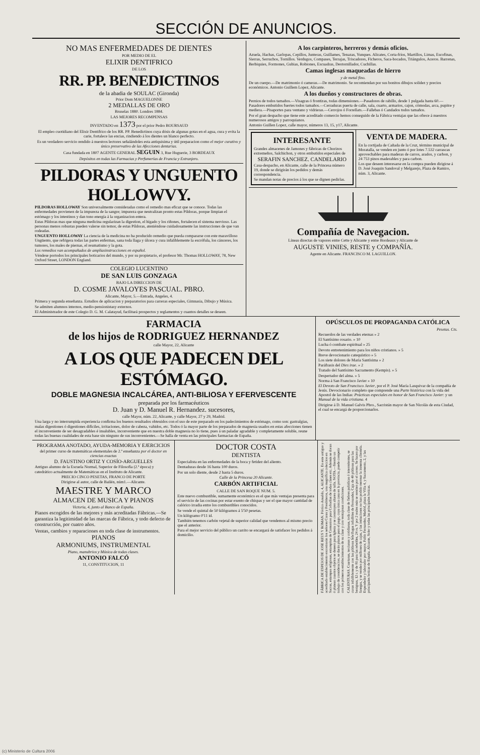SECCIÓN DE ANUNCIOS.
NO MAS ENFERMEDADES DE DIENTES
POR MEDIO DE EL
ELIXIR DENTIFRICO
DE LOS
RR. PP. BENEDICTINOS
de la abadia de SOULAC (Gironda)
Prior Dom MAGUELONNE
2 MEDALLAS DE ORO
Bruselas 1880. Londres 1884.
LAS MEJORES RECOMPENSAS
INVENTADO en 1373 por el prior Pedro BOURSAUD
El empleo cuotidiano del Elixir Dentifrico de los RR. PP. Benedictinos cuya dósis de algunas gotas en el agua, cura y evita la carie, fortalece las encias, rindiendo á los dientes un blanco perfecto.
Es un verdadero servicio rendido á nuestros lectores señalándoles esta antiquisima y útil preparacion como el mejor curativo y único preservativo de las Afecciones dentarias.
Casa fundada en 1807 AGENTE GENERAL SEGUIN 3, Rue Huguerie, 3 BORDEAUX
Depósitos en todas las Farmacias y Perfumerías de Francia y Extranjero.
PILDORAS Y UNGUENTO HOLLOWVY.
PILDORAS HOLLOWAY Son universalmente consideradas como el remedio mas eficaz que se conoce. Todas las enfermedades provienen de la impureza de la sangre; impureza que neutralizan pronto estas Píldoras, porque limpian el estómago y los intestinos y dan tono energía á la organizacion entera.
Estas Píldoras mas que ninguna medicina regularizan la digestion, el hígado y los riñones, fortalecen el sistema nervioso. Las personas menos robustas pueden valerse sin temor, de estas Píldoras, ateniéndose cuidadosamente las instrucciones de que van rodeadas.
UNGUENTO HOLLOWAY La ciencia de la medicina no ha producido remedio que pueda compararse con este maravilloso Ungüento, que refrigera todas las partes enfermas, sana toda llaga y úlcera y cura infaliblemente la escrófula, los cánceres, los tumores, los males de piernas, el reumatismo y la gota.
Los remedios van acompañados de ampliasinstrucciones en español.
Véndese portodos los principales boticarios del mundo, y por su propietario, el profesor Mr. Thomas HOLLOWAY, 78, New Oxford Street, LONDON England.
COLEGIO LUCENTINO
DE SAN LUIS GONZAGA
BAJO LA DIRECCION DE
D. COSME JAVALOYES PASCUAL. PBRO.
Alicante, Mayor, 5.—Entrada, Angeles, 4.
Primera y segunda enseñanza. Estudios de aplicacion y preparatorios para carreras especiales, Gimnasia, Dibujo y Música.
Se admiten alumnos internos, medio-pensionistasy externos.
El Administrador de este Colegio D. G. M. Calatayud, facilitará prospectos y reglamentos y cuantos detalles se deseen.
A los carpinteros, herreros y demás oficios.
Azuela, Hachas, Garlopas, Cepillos, Junteras, Guillames, Tenazas, Yunques. Alicates, Corta-fríos, Martillos, Limas, Escofinas, Sierras, Serruchos, Tornillos. Verdugos, Compases, Terrajas, Triscadores, Ficheros, Saca-bocados, Triángulos, Aceros. Barrenas, Berbiquies, Formones, Gubias, Robiones, Escuadras, Destornillador, Cuchillas.
Camas inglesas maqueadas de hierro
y de metal fino.
De un cuerpo.—De matrimonio ó cameras.—De matrimonio. Se recomiendan por sus bonitos dibujos solidez y precios económicos. Antonio Guillem Lopez, Alicante.
A los dueños y constructores de obras.
Pernios de todos tamaños.—Visagras ó frontizas, todas dimensiones.—Pasadores de rabillo, desde 1 pulgada hasta 60.—Pasadores embutidos fuertes todos tamaños.—Cerraduras puerta de calle, sala, cuarto, armarios, cajon, cómodas, arca, pupitre y mediera.—Pisaportes para ventano y vidrieras.—Cerrojos ó Forrellats.—Fallebas ó Candados todos tamaños.
Por el gran despacho que tiene este acreditado comercio hemos conseguido de la Fábrica ventajas que las ofrece á nuestros numerosos amigos y parroquianos.
Antonio Guillen Lopez, calle mayor, números 13, 15, y17, Alicante.
INTERESANTE
Grandes almacenes de Jamones y fábricas de Chorizos extremeños, Salchichon, y otros embutidos especiales de
SERAFIN SANCHEZ. CANDELARIO
Casa-despacho, en Alicante, calle de la Princesa número 19, donde se dirigirán los pedidos y demás correspondencia.
Se mandan notas de precios á los que se dignen pedirlas.
VENTA DE MADERA.
En la cortijada de Cañada de la Cruz, término municipal de Moratalla, se venden en junto ó por lotes 7.532 carrascas aprovechables para maderas de carros, arados, y carbon, y 24 753 pinos maderables y para carbon.
Los que deseen interesarse en la compra pueden dirigirse á D. José Joaquin Sandoval y Melgarejo, Plaza de Ramiro, núm. 3, Alicante.
Compañía de Navegacion.
Líneas directas de vapores entre Cette y Alicante y entre Bordeaux y Alicante de
AUGUSTE VINIES, RESTE y COMPAÑÍA.
Agente en Alicante. FRANCISCO M. LAGUILLON.
FARMACIA
de los hijos de RODRIGUEZ HERNANDEZ
calle Mayor, 22, Alicante
A LOS QUE PADECEN DEL ESTÓMAGO.
DOBLE MAGNESIA INCALCÁREA, ANTI-BILIOSA Y EFERVESCENTE
preparada por los farmacéuticos
D. Juan y D. Manuel R. Hernandez. sucesores,
calle Mayor, núm. 22, Alicante, y calle Mayor, 27 y 29, Madrid.
Una larga y no interrumpida experiencia confirma los buenos resultados obteuidos con el uso de este preparado en los padecimientos de estómago, como son: gastralgias, malas digestiones ó digestiones difíciles, irritaciones, dolor de cabeza, vahidos, etc. Todos ó la mayor parte de los preparados de magnesia usados en estas afecciones tienen el inconveniente de ser desagradables é insalubles, inconveniente que en nuestra doble magnesia no lo tiene, pues á un paladar agradable y completamente soluble, reune todas las buenas cualidades de esta base sin ninguno de sus inconvenientes.—Se halla de venta en las principales farmacias de España.
OPÚSCULOS DE PROPAGANDA CATÓLICA
Pesetas. Cts.
Recuerdos de las verdades eternas » 2
El Santísimo rosario. » 10
Lucha ó combate espiritual » 25
Devoto entretenimiento para los niños cristianos. » 5
Breve devocionario catequístico » 5
Los siete dolores de María Santísima » 2
Paráfrasis del Dies irae. » 2
Tratado del Santísimo Sacramento (Kempis). » 5
Despertador del alma. » 5
Norma á San Francisco Javier » 10
El Devoto de San Francisco Javier, por el P. José María Lasquivar de la compañía de Jesús. Devocionario completo que comprende una Parte histórica con la vida del Apostol de las Indias: Prácticas especiales en honor de San Francisco Javier: y un Manual de la vida cristiana. 4
Dirigirse á D. Manuel Galvis Pbro., Sacristán mayor de San Nicolás de esta Ciudad, el cual se encargá de proporcionarlos.
PROGRAMA ANOTADO, AYUDA-MEMORIA Y EJERCICIOS
del primer curso de matemáticas elementales de 2.ª enseñanza por el doctor en ciencias exactas
D. FAUSTINO ORTIZ Y COSÍO-ARGUELLES
Antiguo alumno de la Escuela Normal, Superior de Filosofía (2.ª época) y catedrático actualmente de Matemáticas en el Instituto de Alicante.
PRECIO CINCO PESETAS, FRANCO DE PORTE
Dirigirse al autor, calle de Bailén, núm1.—Alicante.
MAESTRE Y MARCO
ALMACEN DE MUSICA Y PIANOS
Victoria, 4, junto al Banco de España.
Pianos escogidos de las mejores y más acreditadas Fábricas.—Se garantiza la legitimidad de las marcas de Fábrica, y todo defecto de construcción, por cuatro años.
Ventas, cambios y reparaciones en toda clase de instrumentos.
PIANOS
ARMONIUMS, INSTRUMENTAL
Piano, manubrios y Música de todas clases.
ANTONIO FALCÓ
11, CONSTITUCION, 11
DOCTOR COSTA
DENTISTA
Especialista en las enfermedades de la boca y fetidez del aliento.
Dentaduras desde 16 hasta 100 duros.
Por un solo diente, desde 2 hasta 5 duros.
Calle de la Princesa 20 Alicante.
CARBÓN ARTIFICIAL
CALLE DE SAN ROQUE NUM. 5.
Este nuevo combustible, sumamente económico es el que más ventajas presenta para el servicio de las cocinas por estar exento de chispas y ser el que mayor cantidad de calórico irradia entre los combustibles conocidos.
Se vende el quintal de 50 kilógramos á 5'50 pesetas.
Un kilógramo 0'11 id.
También tenemos carbón vejetal de superior calidad que vendemos al mismo precio que el anterior.
Para el mejor servicio del público un carrito se encargará de satisfacer los pedidos á domicilio.
FÁBRICA DE ESPEJOS DE JOSE REUS Y ROMAN. Pórtico Ansaldo, 4, ALICANTE. En este antiguo y acreditado establecimiento encontrarán los señores Curas y Presbíteros, una magnífica coleccion en Sacras, estampas religiosas, estampitas de Comunion para Cofradías de todas clases etc. Además se doran ó platean cuantos objetos se deseen para Iglesia y se construyen altares de talla. NOTA.—Siendo un trabajo de consideracion, se darán plazos para el pago, cuya única casa en la provincia, puede competir con los primeros establecimientos de su clase y con ventajosas condiciones.
CALENTURAS. Cuartanas, tercianas y cotidianas, toda clase de fiebres palúdicas ó intermitentes, se curan infaliblemente con las píldoras febrífugas infalibles de Fernandez, Caja de 40 píldoras para las benignas, 12 r. y de 81 para las rebeldes, 24 rs. Y por 2 reales más se remiten por el correo. Se hacen por fanegas, y se venden por millones de cajas, y las imitaciones no han podido mermar la inmensa clientela. Expendedor y laborador por mayor, Pablo Fernandez, Madrid, plaza la Villa 4, y Sacramento, 2, y las principales boticas de España. Alicante, Soler y todas las principales boticas.
(c) Ministerio de Cultura 2006